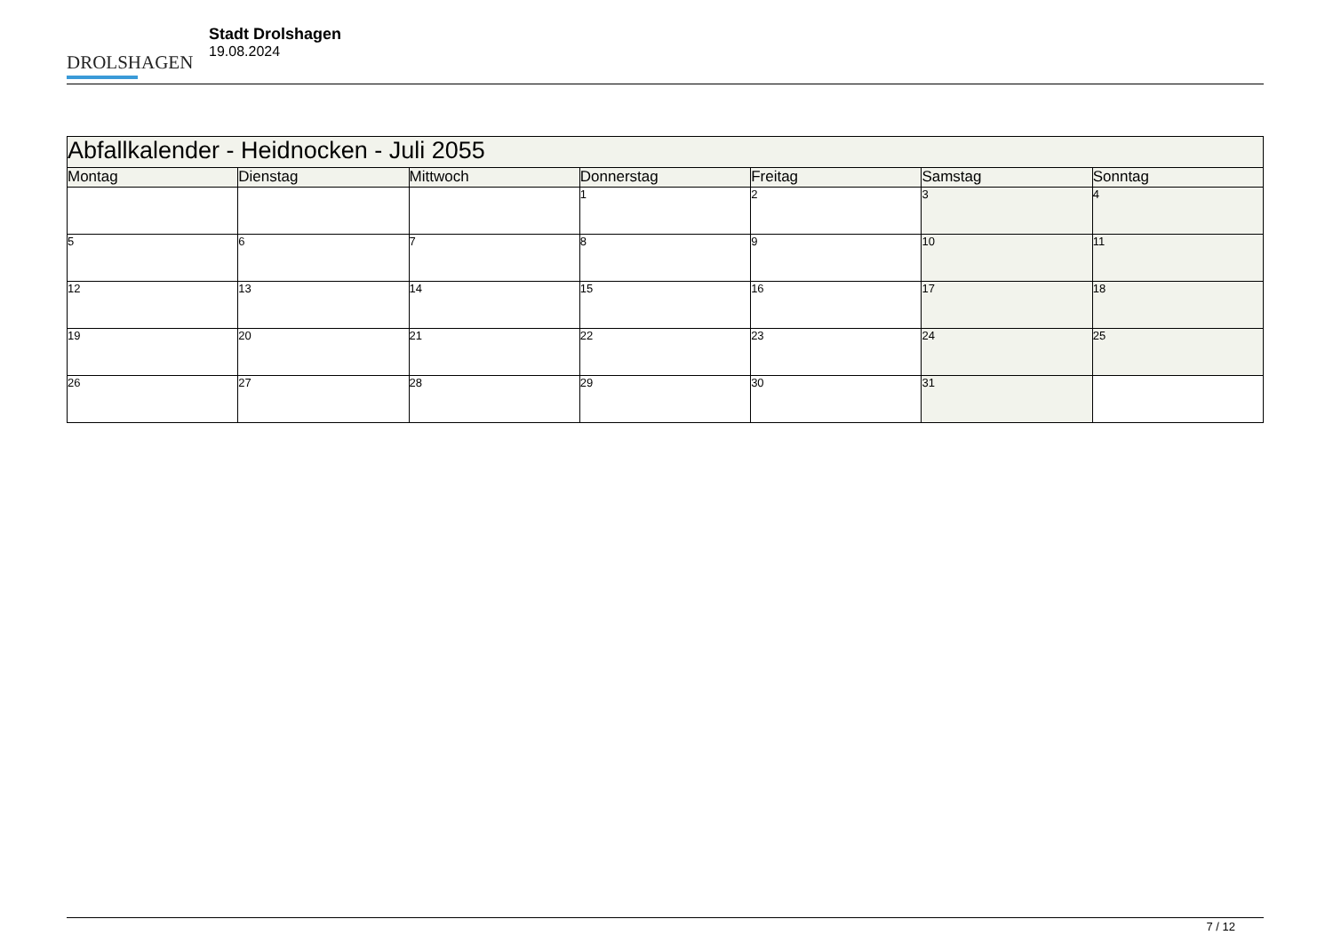DROLSHAGEN
Stadt Drolshagen
19.08.2024
| Abfallkalender - Heidnocken - Juli 2055 | | | | | | |
| Montag | Dienstag | Mittwoch | Donnerstag | Freitag | Samstag | Sonntag |
| | | | 1 | 2 | 3 | 4 |
| 5 | 6 | 7 | 8 | 9 | 10 | 11 |
| 12 | 13 | 14 | 15 | 16 | 17 | 18 |
| 19 | 20 | 21 | 22 | 23 | 24 | 25 |
| 26 | 27 | 28 | 29 | 30 | 31 | |
7 / 12